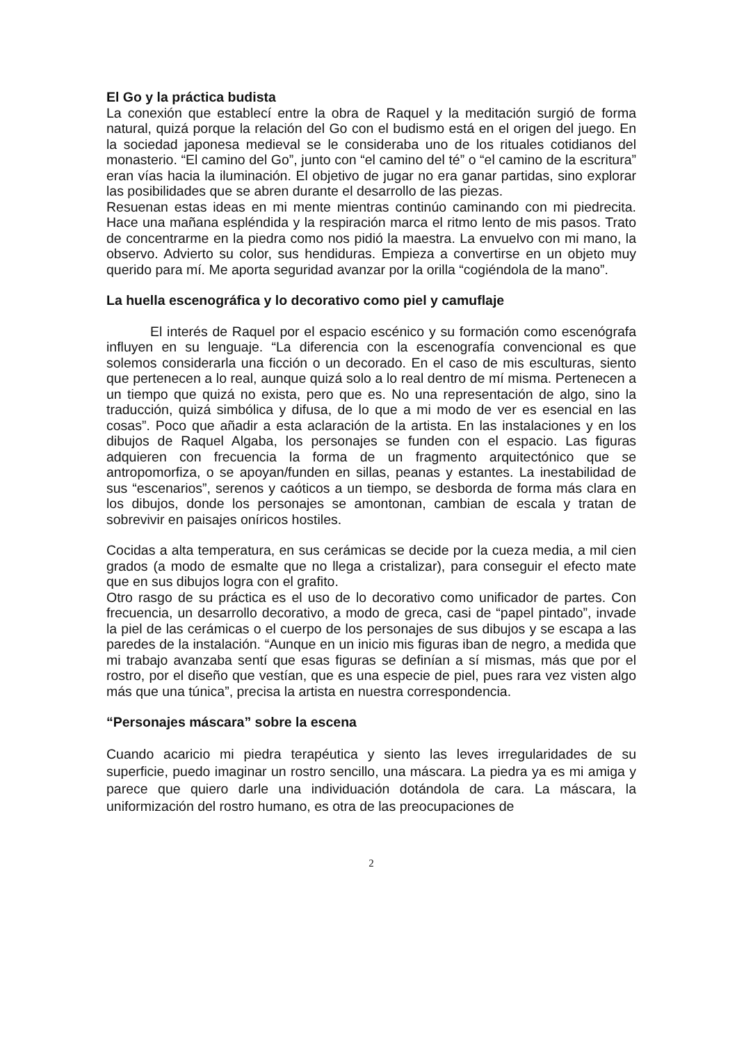El Go y la práctica budista
La conexión que establecí entre la obra de Raquel y la meditación surgió de forma natural, quizá porque la relación del Go con el budismo está en el origen del juego. En la sociedad japonesa medieval se le consideraba uno de los rituales cotidianos del monasterio. “El camino del Go”, junto con “el camino del té” o “el camino de la escritura” eran vías hacia la iluminación. El objetivo de jugar no era ganar partidas, sino explorar las posibilidades que se abren durante el desarrollo de las piezas.
Resuenan estas ideas en mi mente mientras continúo caminando con mi piedrecita. Hace una mañana espléndida y la respiración marca el ritmo lento de mis pasos. Trato de concentrarme en la piedra como nos pidió la maestra. La envuelvo con mi mano, la observo. Advierto su color, sus hendiduras. Empieza a convertirse en un objeto muy querido para mí. Me aporta seguridad avanzar por la orilla “cogiéndola de la mano”.
La huella escenográfica y lo decorativo como piel y camuflaje
El interés de Raquel por el espacio escénico y su formación como escenógrafa influyen en su lenguaje. “La diferencia con la escenografía convencional es que solemos considerarla una ficción o un decorado. En el caso de mis esculturas, siento que pertenecen a lo real, aunque quizá solo a lo real dentro de mí misma. Pertenecen a un tiempo que quizá no exista, pero que es. No una representación de algo, sino la traducción, quizá simbólica y difusa, de lo que a mi modo de ver es esencial en las cosas”. Poco que añadir a esta aclaración de la artista. En las instalaciones y en los dibujos de Raquel Algaba, los personajes se funden con el espacio. Las figuras adquieren con frecuencia la forma de un fragmento arquitectónico que se antropomorfiza, o se apoyan/funden en sillas, peanas y estantes. La inestabilidad de sus “escenarios”, serenos y caóticos a un tiempo, se desborda de forma más clara en los dibujos, donde los personajes se amontonan, cambian de escala y tratan de sobrevivir en paisajes oníricos hostiles.
Cocidas a alta temperatura, en sus cerámicas se decide por la cueza media, a mil cien grados (a modo de esmalte que no llega a cristalizar), para conseguir el efecto mate que en sus dibujos logra con el grafito.
Otro rasgo de su práctica es el uso de lo decorativo como unificador de partes. Con frecuencia, un desarrollo decorativo, a modo de greca, casi de “papel pintado”, invade la piel de las cerámicas o el cuerpo de los personajes de sus dibujos y se escapa a las paredes de la instalación. “Aunque en un inicio mis figuras iban de negro, a medida que mi trabajo avanzaba sentí que esas figuras se definían a sí mismas, más que por el rostro, por el diseño que vestían, que es una especie de piel, pues rara vez visten algo más que una túnica”, precisa la artista en nuestra correspondencia.
“Personajes máscara” sobre la escena
Cuando acaricio mi piedra terapéutica y siento las leves irregularidades de su superficie, puedo imaginar un rostro sencillo, una máscara. La piedra ya es mi amiga y parece que quiero darle una individuación dotándola de cara. La máscara, la uniformización del rostro humano, es otra de las preocupaciones de
2